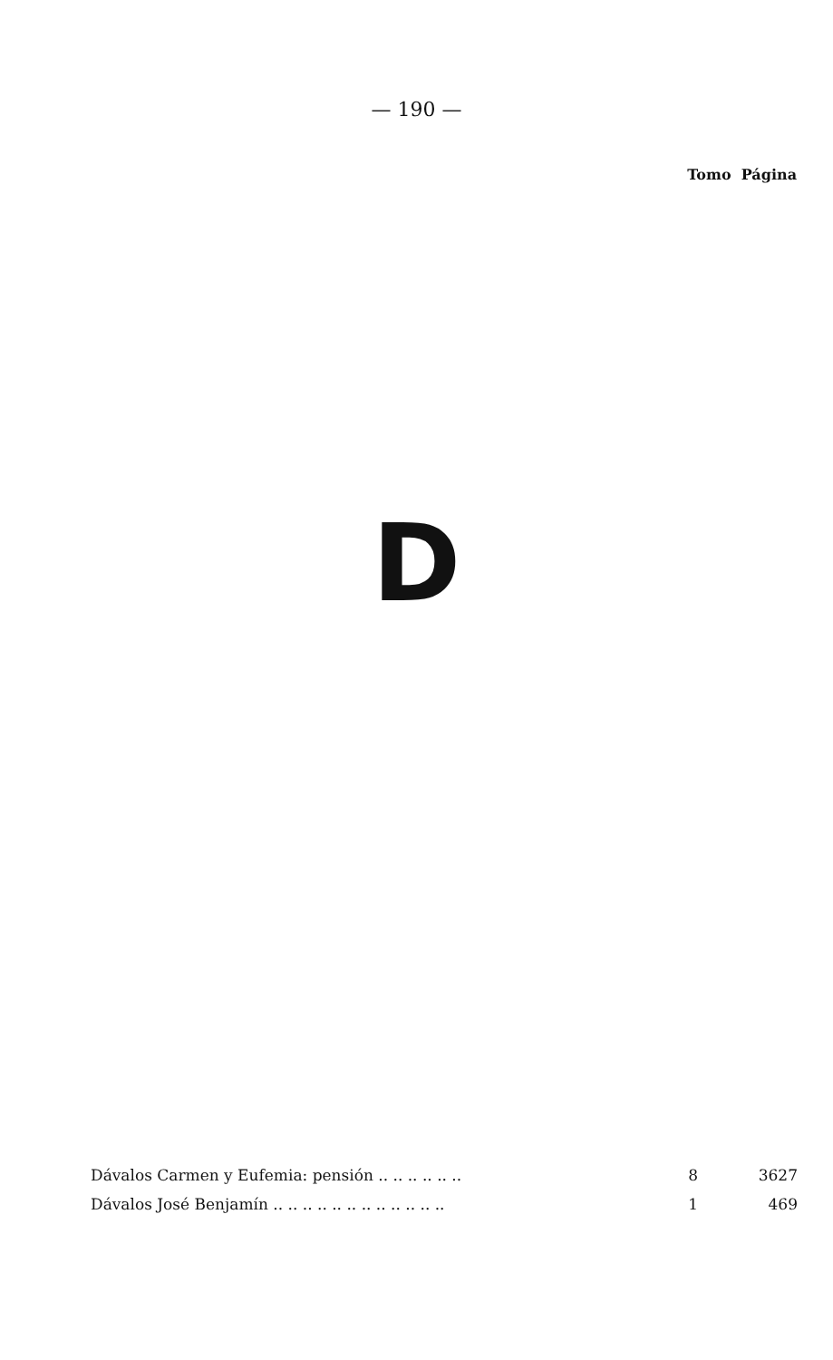— 190 —
Tomo Página
D
| Dávalos Carmen y Eufemia: pensión .. .. .. .. .. .. | 8 | 3627 |
| Dávalos José Benjamín .. .. .. .. .. .. .. .. .. .. .. .. | 1 | 469 |